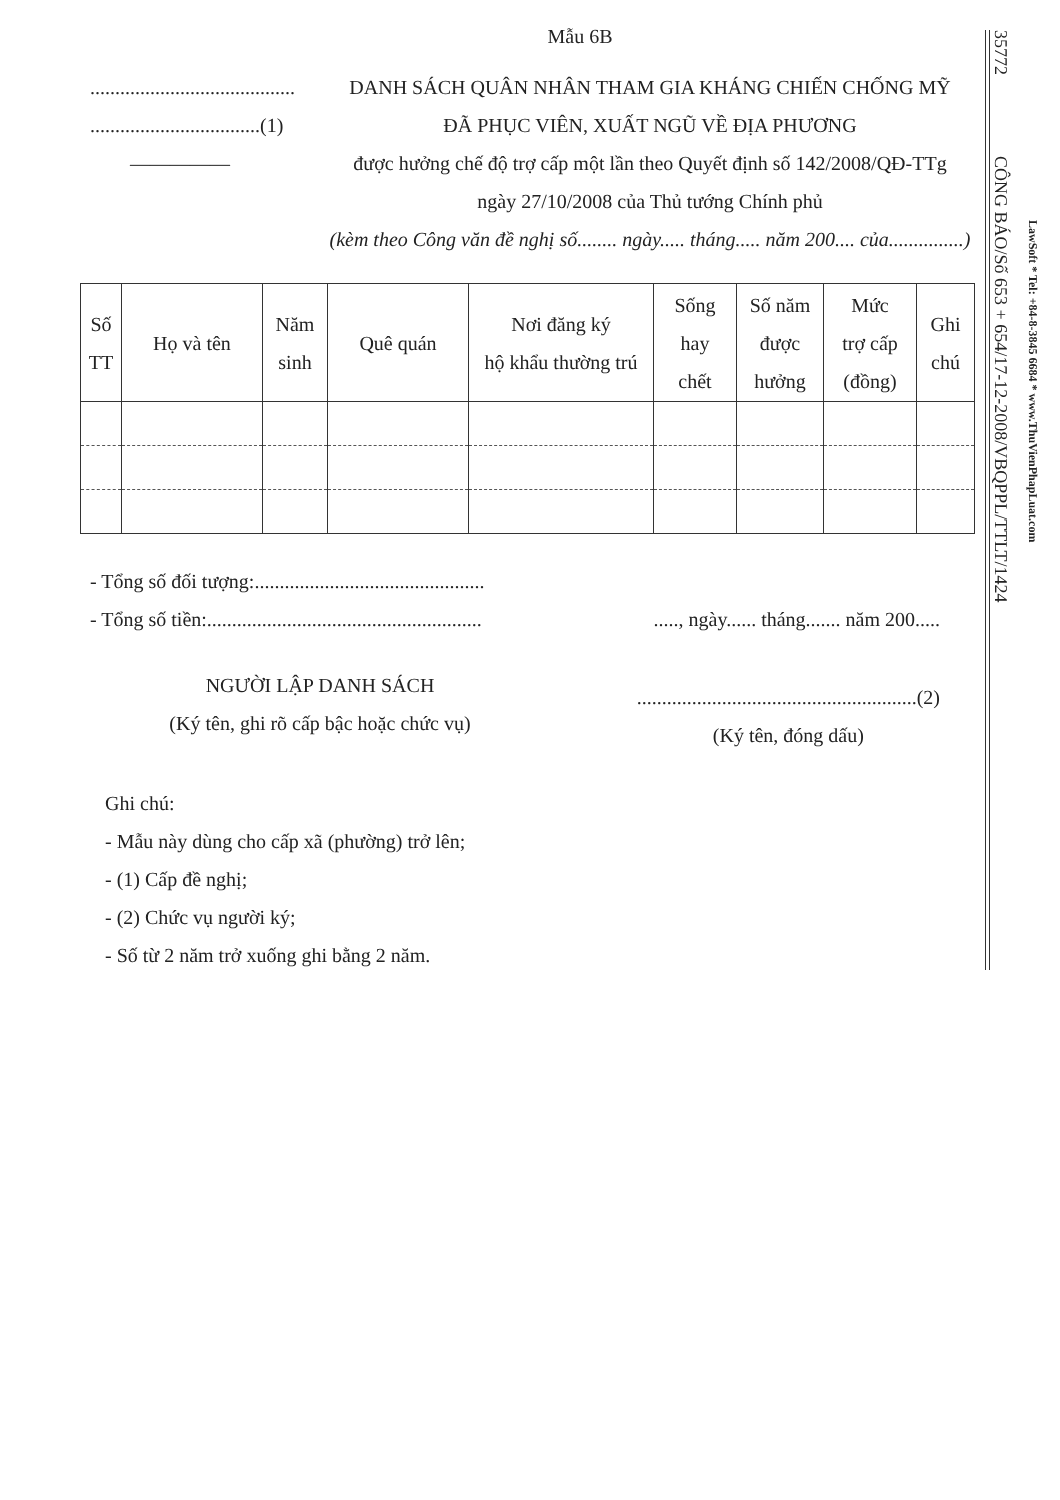Mẫu 6B
.........................................
..................................(1)
―――――
DANH SÁCH QUÂN NHÂN THAM GIA KHÁNG CHIẾN CHỐNG MỸ
ĐÃ PHỤC VIÊN, XUẤT NGŨ VỀ ĐỊA PHƯƠNG
được hưởng chế độ trợ cấp một lần theo Quyết định số 142/2008/QĐ-TTg
ngày 27/10/2008 của Thủ tướng Chính phủ
(kèm theo Công văn đề nghị số........ ngày..... tháng..... năm 200.... của...............)
| Số TT | Họ và tên | Năm sinh | Quê quán | Nơi đăng ký hộ khẩu thường trú | Sống hay chết | Số năm được hưởng | Mức trợ cấp (đồng) | Ghi chú |
| --- | --- | --- | --- | --- | --- | --- | --- | --- |
- Tổng số đối tượng:..............................................
- Tổng số tiền:.......................................................
....., ngày...... tháng....... năm 200.....
NGƯỜI LẬP DANH SÁCH
(Ký tên, ghi rõ cấp bậc hoặc chức vụ)
........................................................(2)
(Ký tên, đóng dấu)
Ghi chú:
- Mẫu này dùng cho cấp xã (phường) trở lên;
- (1) Cấp đề nghị;
- (2) Chức vụ người ký;
- Số từ 2 năm trở xuống ghi bằng 2 năm.
35772 CÔNG BÁO/Số 653 + 654/17-12-2008/VBQPPL/TTLT/1424
LawSoft * Tel: +84-8-3845 6684 * www.ThuVienPhapLuat.com